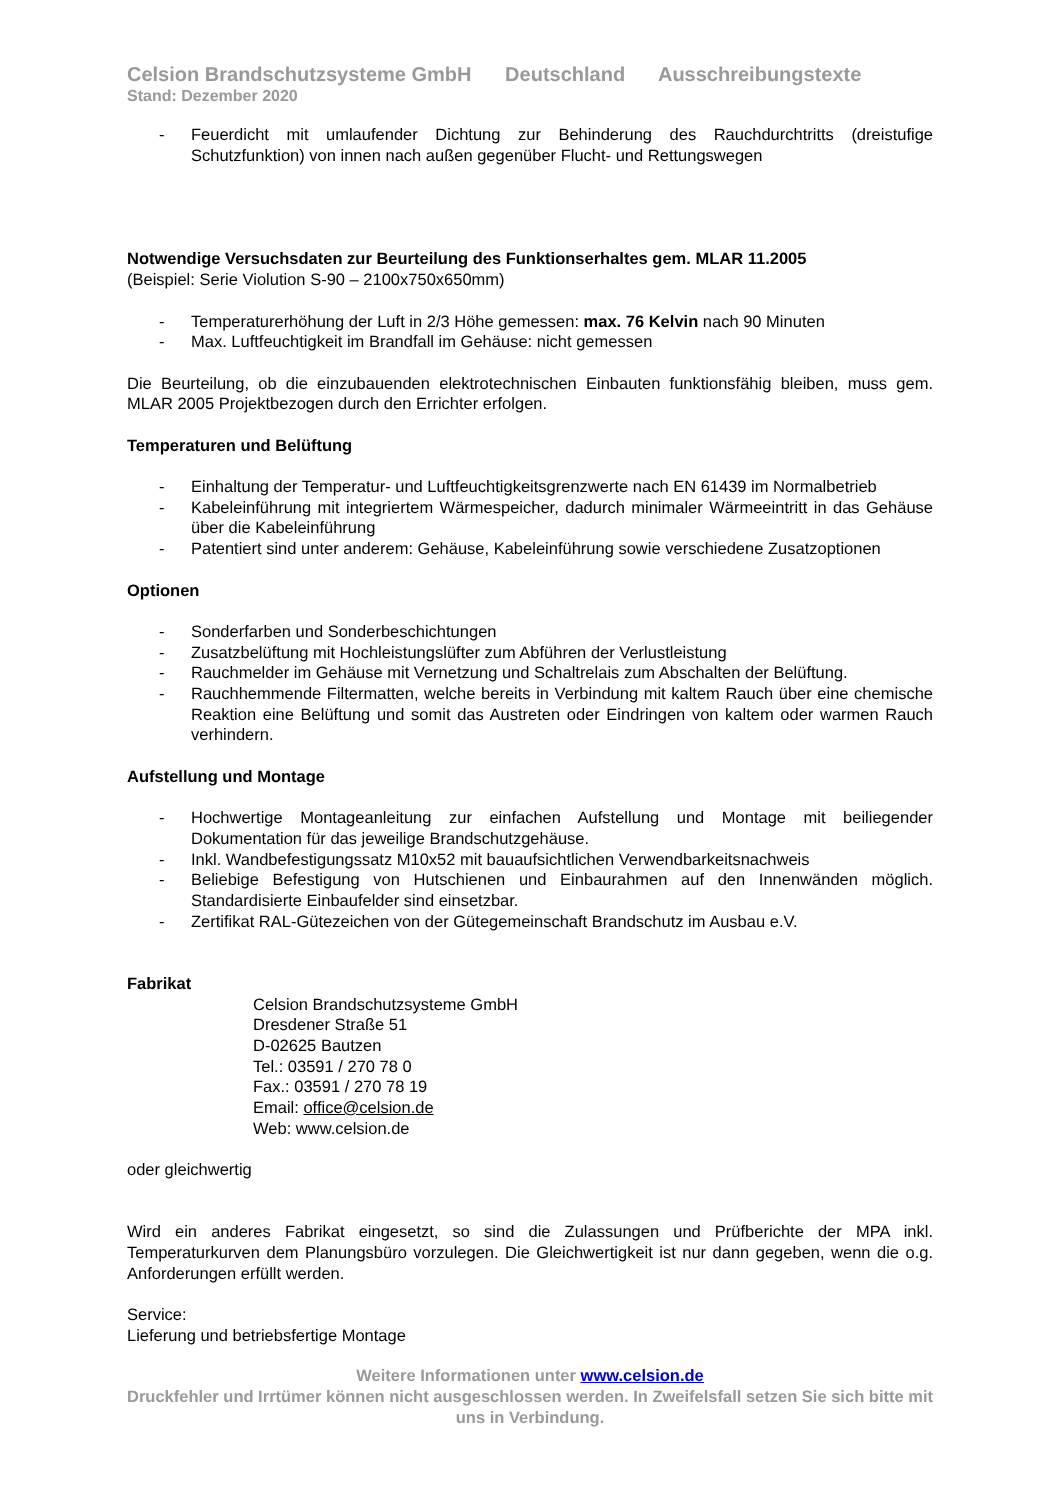Celsion Brandschutzsysteme GmbH Deutschland Ausschreibungstexte
Stand: Dezember 2020
- Feuerdicht mit umlaufender Dichtung zur Behinderung des Rauchdurchtritts (dreistufige Schutzfunktion) von innen nach außen gegenüber Flucht- und Rettungswegen
Notwendige Versuchsdaten zur Beurteilung des Funktionserhaltes gem. MLAR 11.2005
(Beispiel: Serie Violution S-90 – 2100x750x650mm)
- Temperaturerhöhung der Luft in 2/3 Höhe gemessen: max. 76 Kelvin nach 90 Minuten
- Max. Luftfeuchtigkeit im Brandfall im Gehäuse: nicht gemessen
Die Beurteilung, ob die einzubauenden elektrotechnischen Einbauten funktionsfähig bleiben, muss gem. MLAR 2005 Projektbezogen durch den Errichter erfolgen.
Temperaturen und Belüftung
- Einhaltung der Temperatur- und Luftfeuchtigkeitsgrenzwerte nach EN 61439 im Normalbetrieb
- Kabeleinführung mit integriertem Wärmespeicher, dadurch minimaler Wärmeeintritt in das Gehäuse über die Kabeleinführung
- Patentiert sind unter anderem: Gehäuse, Kabeleinführung sowie verschiedene Zusatzoptionen
Optionen
- Sonderfarben und Sonderbeschichtungen
- Zusatzbelüftung mit Hochleistungslüfter zum Abführen der Verlustleistung
- Rauchmelder im Gehäuse mit Vernetzung und Schaltrelais zum Abschalten der Belüftung.
- Rauchhemmende Filtermatten, welche bereits in Verbindung mit kaltem Rauch über eine chemische Reaktion eine Belüftung und somit das Austreten oder Eindringen von kaltem oder warmen Rauch verhindern.
Aufstellung und Montage
- Hochwertige Montageanleitung zur einfachen Aufstellung und Montage mit beiliegender Dokumentation für das jeweilige Brandschutzgehäuse.
- Inkl. Wandbefestigungssatz M10x52 mit bauaufsichtlichen Verwendbarkeitsnachweis
- Beliebige Befestigung von Hutschienen und Einbaurahmen auf den Innenwänden möglich. Standardisierte Einbaufelder sind einsetzbar.
- Zertifikat RAL-Gütezeichen von der Gütegemeinschaft Brandschutz im Ausbau e.V.
Fabrikat
Celsion Brandschutzsysteme GmbH
Dresdener Straße 51
D-02625 Bautzen
Tel.: 03591 / 270 78 0
Fax.: 03591 / 270 78 19
Email: office@celsion.de
Web: www.celsion.de
oder gleichwertig
Wird ein anderes Fabrikat eingesetzt, so sind die Zulassungen und Prüfberichte der MPA inkl. Temperaturkurven dem Planungsbüro vorzulegen. Die Gleichwertigkeit ist nur dann gegeben, wenn die o.g. Anforderungen erfüllt werden.
Service:
Lieferung und betriebsfertige Montage
Weitere Informationen unter www.celsion.de
Druckfehler und Irrtümer können nicht ausgeschlossen werden. In Zweifelsfall setzen Sie sich bitte mit uns in Verbindung.